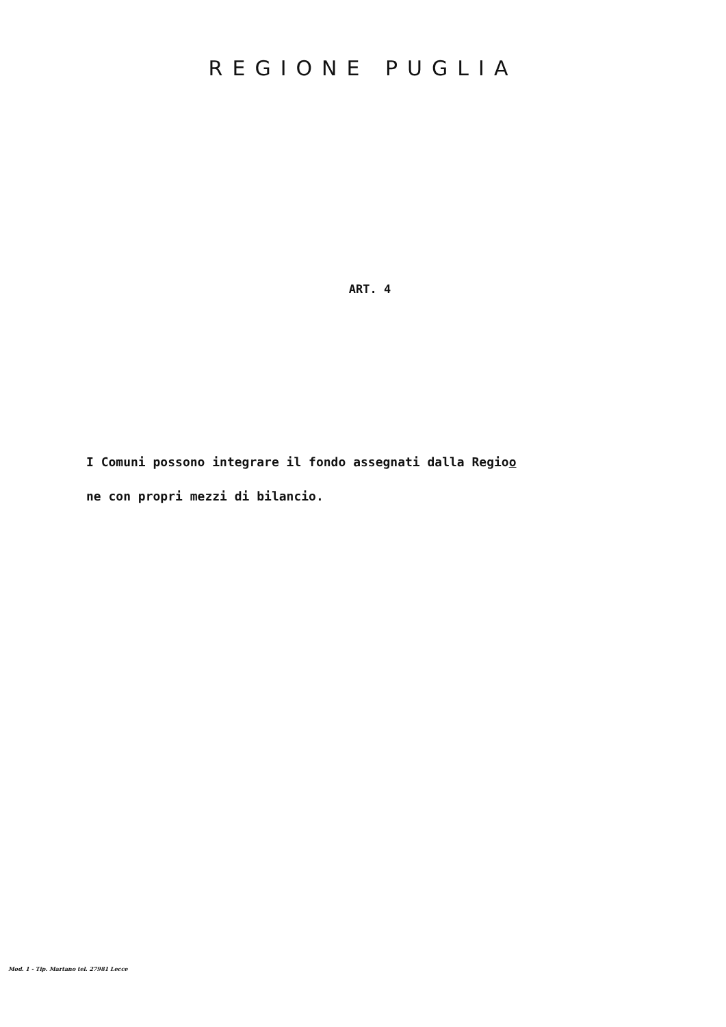REGIONE PUGLIA
ART. 4
I Comuni possono integrare il fondo assegnati dalla Regioo
ne con propri mezzi di bilancio.
Mod. 1 - Tip. Martano tel. 27981 Lecce